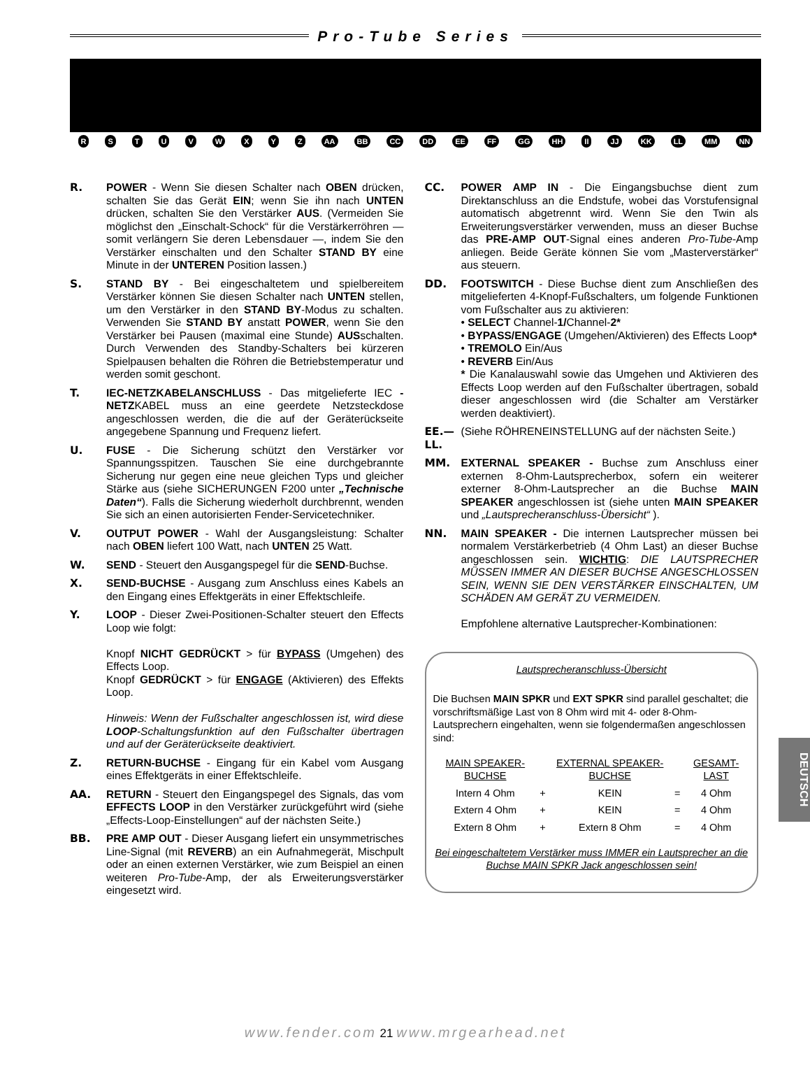Pro-Tube Series
R S T U V W X Y Z AA BB CC DD EE FF GG HH II JJ KK LL MM NN
R. POWER - Wenn Sie diesen Schalter nach OBEN drücken, schalten Sie das Gerät EIN; wenn Sie ihn nach UNTEN drücken, schalten Sie den Verstärker AUS. (Vermeiden Sie möglichst den „Einschalt-Schock“ für die Verstärkerröhren — somit verlängern Sie deren Lebensdauer —, indem Sie den Verstärker einschalten und den Schalter STAND BY eine Minute in der UNTEREN Position lassen.)
S. STAND BY - Bei eingeschaltetem und spielbereitem Verstärker können Sie diesen Schalter nach UNTEN stellen, um den Verstärker in den STAND BY-Modus zu schalten. Verwenden Sie STAND BY anstatt POWER, wenn Sie den Verstärker bei Pausen (maximal eine Stunde) AUSschalten. Durch Verwenden des Standby-Schalters bei kürzeren Spielpausen behalten die Röhren die Betriebstemperatur und werden somit geschont.
T. IEC-NETZKABELANSCHLUSS - Das mitgelieferte IEC -NETZKABEL muss an eine geerdete Netzsteckdose angeschlossen werden, die die auf der Geräterückseite angegebene Spannung und Frequenz liefert.
U. FUSE - Die Sicherung schützt den Verstärker vor Spannungsspitzen. Tauschen Sie eine durchgebrannte Sicherung nur gegen eine neue gleichen Typs und gleicher Stärke aus (siehe SICHERUNGEN F200 unter „Technische Daten“). Falls die Sicherung wiederholt durchbrennt, wenden Sie sich an einen autorisierten Fender-Servicetechniker.
V. OUTPUT POWER - Wahl der Ausgangsleistung: Schalter nach OBEN liefert 100 Watt, nach UNTEN 25 Watt.
W. SEND - Steuert den Ausgangspegel für die SEND-Buchse.
X. SEND-BUCHSE - Ausgang zum Anschluss eines Kabels an den Eingang eines Effektgeräts in einer Effektschleife.
Y. LOOP - Dieser Zwei-Positionen-Schalter steuert den Effects Loop wie folgt:
Knopf NICHT GEDRÜCKT > für BYPASS (Umgehen) des Effects Loop.
Knopf GEDRÜCKT > für ENGAGE (Aktivieren) des Effekts Loop.
Hinweis: Wenn der Fußschalter angeschlossen ist, wird diese LOOP-Schaltungsfunktion auf den Fußschalter übertragen und auf der Geräterückseite deaktiviert.
Z. RETURN-BUCHSE - Eingang für ein Kabel vom Ausgang eines Effektgeräts in einer Effektschleife.
AA. RETURN - Steuert den Eingangspegel des Signals, das vom EFFECTS LOOP in den Verstärker zurückgeführt wird (siehe „Effects-Loop-Einstellungen“ auf der nächsten Seite.)
BB. PRE AMP OUT - Dieser Ausgang liefert ein unsymmetrisches Line-Signal (mit REVERB) an ein Aufnahmegerät, Mischpult oder an einen externen Verstärker, wie zum Beispiel an einen weiteren Pro-Tube-Amp, der als Erweiterungsverstärker eingesetzt wird.
CC. POWER AMP IN - Die Eingangsbuchse dient zum Direktanschluss an die Endstufe, wobei das Vorstufensignal automatisch abgetrennt wird. Wenn Sie den Twin als Erweiterungsverstärker verwenden, muss an dieser Buchse das PRE-AMP OUT-Signal eines anderen Pro-Tube-Amp anliegen. Beide Geräte können Sie vom „Masterverstärker“ aus steuern.
DD. FOOTSWITCH - Diese Buchse dient zum Anschließen des mitgelieferten 4-Knopf-Fußschalters, um folgende Funktionen vom Fußschalter aus zu aktivieren:
• SELECT Channel-1/Channel-2*
• BYPASS/ENGAGE (Umgehen/Aktivieren) des Effects Loop*
• TREMOLO Ein/Aus
• REVERB Ein/Aus
* Die Kanalauswahl sowie das Umgehen und Aktivieren des Effects Loop werden auf den Fußschalter übertragen, sobald dieser angeschlossen wird (die Schalter am Verstärker werden deaktiviert).
EE.—LL.
(Siehe RÖHRENEINSTELLUNG auf der nächsten Seite.)
MM. EXTERNAL SPEAKER - Buchse zum Anschluss einer externen 8-Ohm-Lautsprecherbox, sofern ein weiterer externer 8-Ohm-Lautsprecher an die Buchse MAIN SPEAKER angeschlossen ist (siehe unten MAIN SPEAKER und „Lautsprecheranschluss-Übersicht“ ).
NN. MAIN SPEAKER - Die internen Lautsprecher müssen bei normalem Verstärkerbetrieb (4 Ohm Last) an dieser Buchse angeschlossen sein. WICHTIG: DIE LAUTSPRECHER MÜSSEN IMMER AN DIESER BUCHSE ANGESCHLOSSEN SEIN, WENN SIE DEN VERSTÄRKER EINSCHALTEN, UM SCHÄDEN AM GERÄT ZU VERMEIDEN.
Empfohlene alternative Lautsprecher-Kombinationen:
Lautsprecheranschluss-Übersicht
Die Buchsen MAIN SPKR und EXT SPKR sind parallel geschaltet; die vorschriftsmäßige Last von 8 Ohm wird mit 4- oder 8-Ohm-Lautsprechern eingehalten, wenn sie folgendermaßen angeschlossen sind:
| MAIN SPEAKER-BUCHSE | | EXTERNAL SPEAKER-BUCHSE | | GESAMT-LAST |
| --- | --- | --- | --- | --- |
| Intern 4 Ohm | + | KEIN | = | 4 Ohm |
| Extern 4 Ohm | + | KEIN | = | 4 Ohm |
| Extern 8 Ohm | + | Extern 8 Ohm | = | 4 Ohm |
Bei eingeschaltetem Verstärker muss IMMER ein Lautsprecher an die Buchse MAIN SPKR Jack angeschlossen sein!
DEUTSCH
www.fender.com 21 www.mrgearhead.net